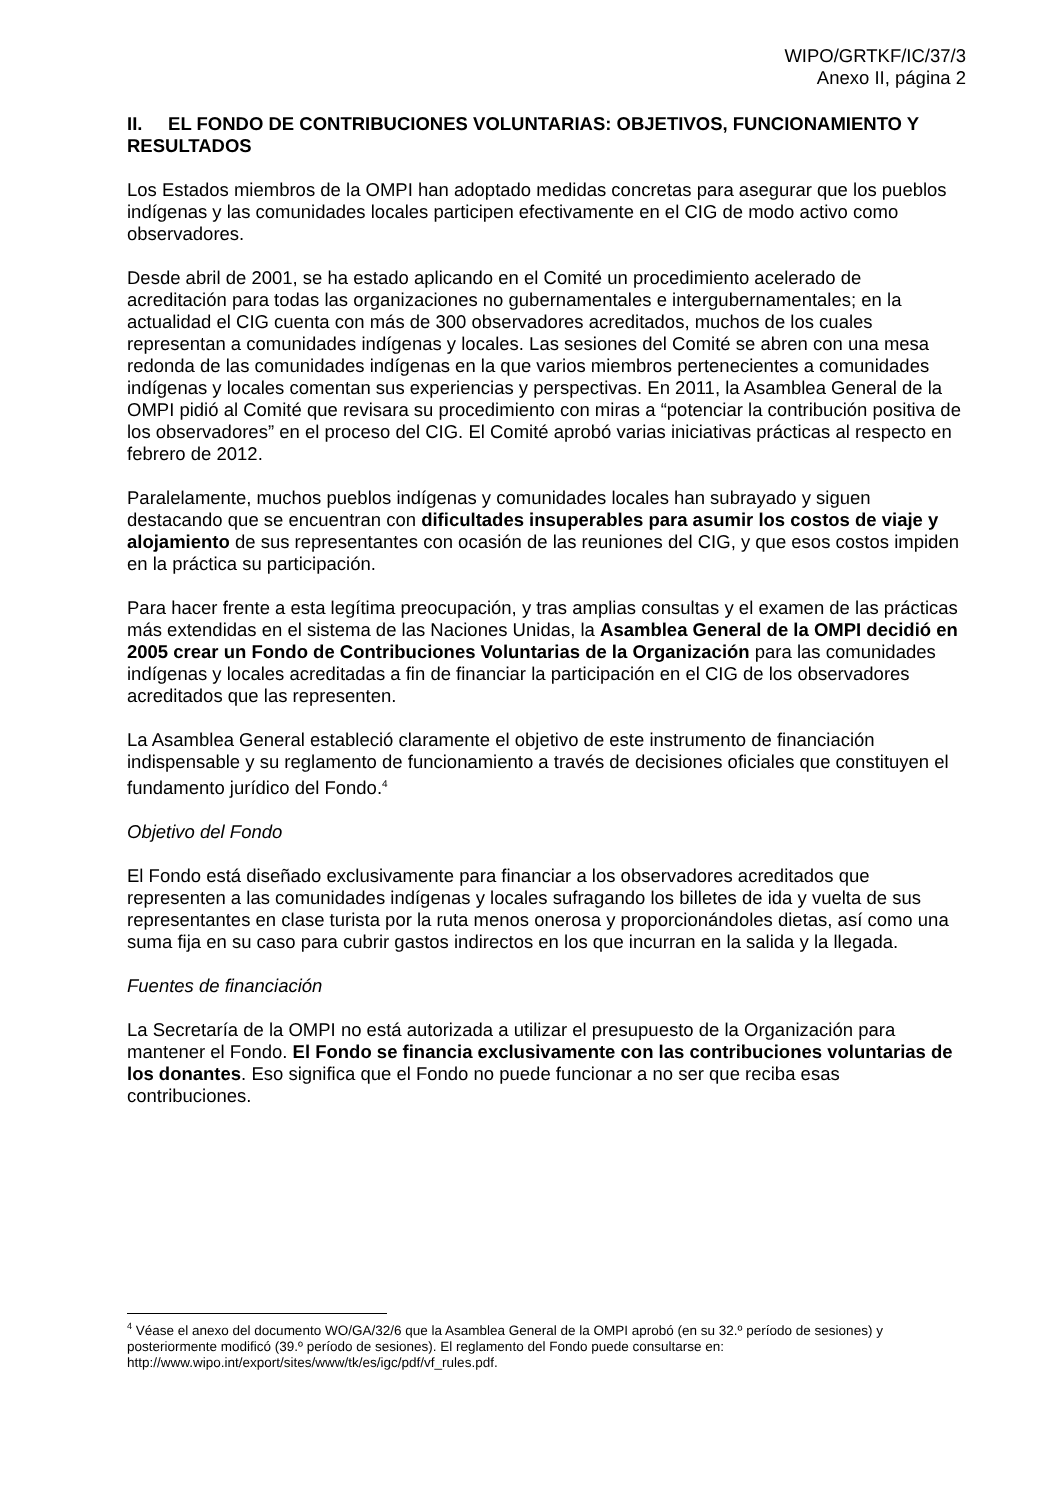WIPO/GRTKF/IC/37/3
Anexo II, página 2
II. EL FONDO DE CONTRIBUCIONES VOLUNTARIAS: OBJETIVOS, FUNCIONAMIENTO Y RESULTADOS
Los Estados miembros de la OMPI han adoptado medidas concretas para asegurar que los pueblos indígenas y las comunidades locales participen efectivamente en el CIG de modo activo como observadores.
Desde abril de 2001, se ha estado aplicando en el Comité un procedimiento acelerado de acreditación para todas las organizaciones no gubernamentales e intergubernamentales; en la actualidad el CIG cuenta con más de 300 observadores acreditados, muchos de los cuales representan a comunidades indígenas y locales. Las sesiones del Comité se abren con una mesa redonda de las comunidades indígenas en la que varios miembros pertenecientes a comunidades indígenas y locales comentan sus experiencias y perspectivas. En 2011, la Asamblea General de la OMPI pidió al Comité que revisara su procedimiento con miras a “potenciar la contribución positiva de los observadores” en el proceso del CIG. El Comité aprobó varias iniciativas prácticas al respecto en febrero de 2012.
Paralelamente, muchos pueblos indígenas y comunidades locales han subrayado y siguen destacando que se encuentran con dificultades insuperables para asumir los costos de viaje y alojamiento de sus representantes con ocasión de las reuniones del CIG, y que esos costos impiden en la práctica su participación.
Para hacer frente a esta legítima preocupación, y tras amplias consultas y el examen de las prácticas más extendidas en el sistema de las Naciones Unidas, la Asamblea General de la OMPI decidió en 2005 crear un Fondo de Contribuciones Voluntarias de la Organización para las comunidades indígenas y locales acreditadas a fin de financiar la participación en el CIG de los observadores acreditados que las representen.
La Asamblea General estableció claramente el objetivo de este instrumento de financiación indispensable y su reglamento de funcionamiento a través de decisiones oficiales que constituyen el fundamento jurídico del Fondo.<sup>4</sup>
Objetivo del Fondo
El Fondo está diseñado exclusivamente para financiar a los observadores acreditados que representen a las comunidades indígenas y locales sufragando los billetes de ida y vuelta de sus representantes en clase turista por la ruta menos onerosa y proporcionándoles dietas, así como una suma fija en su caso para cubrir gastos indirectos en los que incurran en la salida y la llegada.
Fuentes de financiación
La Secretaría de la OMPI no está autorizada a utilizar el presupuesto de la Organización para mantener el Fondo. El Fondo se financia exclusivamente con las contribuciones voluntarias de los donantes. Eso significa que el Fondo no puede funcionar a no ser que reciba esas contribuciones.
<sup>4</sup> Véase el anexo del documento WO/GA/32/6 que la Asamblea General de la OMPI aprobó (en su 32.º período de sesiones) y posteriormente modificó (39.º período de sesiones). El reglamento del Fondo puede consultarse en: http://www.wipo.int/export/sites/www/tk/es/igc/pdf/vf_rules.pdf.